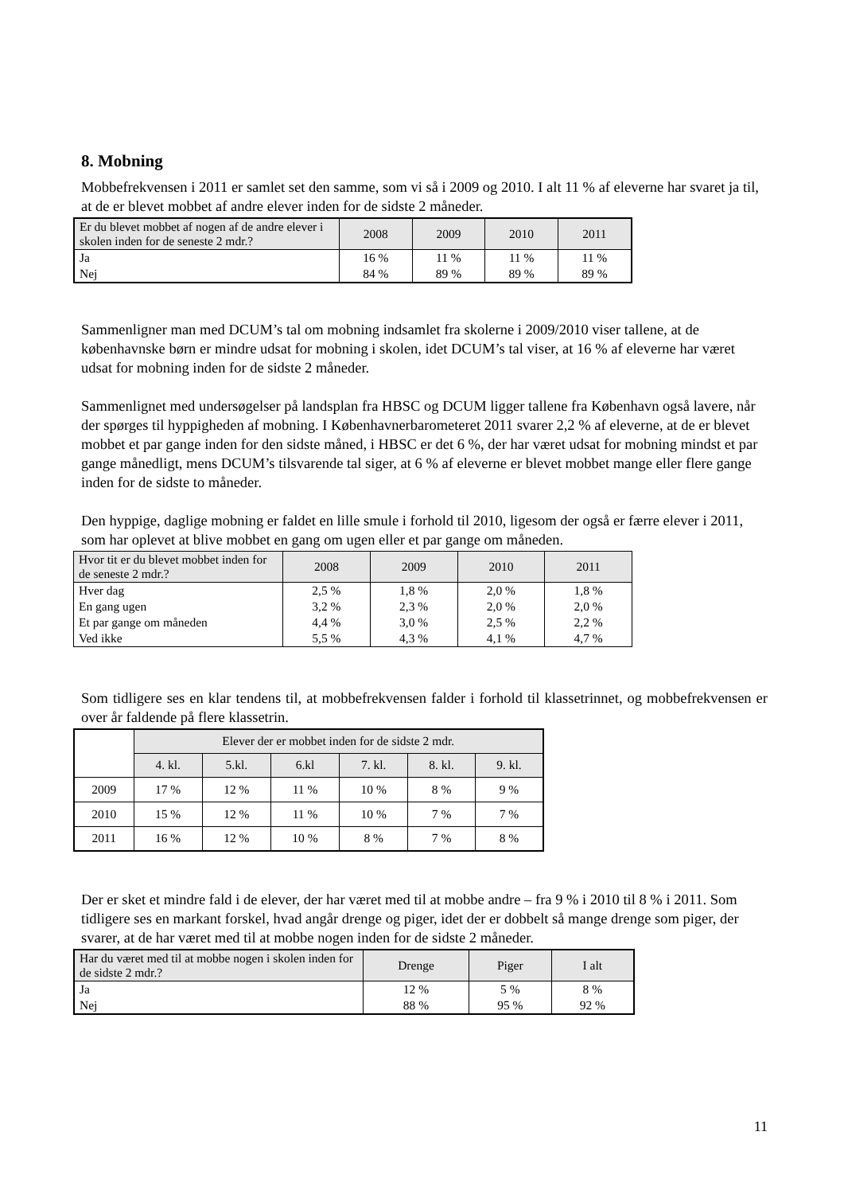8. Mobning
Mobbefrekvensen i 2011 er samlet set den samme, som vi så i 2009 og 2010. I alt 11 % af eleverne har svaret ja til, at de er blevet mobbet af andre elever inden for de sidste 2 måneder.
| Er du blevet mobbet af nogen af de andre elever i skolen inden for de seneste 2 mdr.? | 2008 | 2009 | 2010 | 2011 |
| --- | --- | --- | --- | --- |
| Ja | 16 % | 11 % | 11 % | 11 % |
| Nej | 84 % | 89 % | 89 % | 89 % |
Sammenligner man med DCUM’s tal om mobning indsamlet fra skolerne i 2009/2010 viser tallene, at de københavnske børn er mindre udsat for mobning i skolen, idet DCUM’s tal viser, at 16 % af eleverne har været udsat for mobning inden for de sidste 2 måneder.
Sammenlignet med undersøgelser på landsplan fra HBSC og DCUM ligger tallene fra København også lavere, når der spørges til hyppigheden af mobning. I Københavnerbarometeret 2011 svarer 2,2 % af eleverne, at de er blevet mobbet et par gange inden for den sidste måned, i HBSC er det 6 %, der har været udsat for mobning mindst et par gange månedligt, mens DCUM’s tilsvarende tal siger, at 6 % af eleverne er blevet mobbet mange eller flere gange inden for de sidste to måneder.
Den hyppige, daglige mobning er faldet en lille smule i forhold til 2010, ligesom der også er færre elever i 2011, som har oplevet at blive mobbet en gang om ugen eller et par gange om måneden.
| Hvor tit er du blevet mobbet inden for de seneste 2 mdr.? | 2008 | 2009 | 2010 | 2011 |
| --- | --- | --- | --- | --- |
| Hver dag | 2,5 % | 1,8 % | 2,0 % | 1,8 % |
| En gang ugen | 3,2 % | 2,3 % | 2,0 % | 2,0 % |
| Et par gange om måneden | 4,4 % | 3,0 % | 2,5 % | 2,2 % |
| Ved ikke | 5,5 % | 4,3 % | 4,1 % | 4,7 % |
Som tidligere ses en klar tendens til, at mobbefrekvensen falder i forhold til klassetrinnet, og mobbefrekvensen er over år faldende på flere klassetrin.
| | Elever der er mobbet inden for de sidste 2 mdr. | | | | | |
| | 4. kl. | 5.kl. | 6.kl | 7. kl. | 8. kl. | 9. kl. |
| 2009 | 17 % | 12 % | 11 % | 10 % | 8 % | 9 % |
| 2010 | 15 % | 12 % | 11 % | 10 % | 7 % | 7 % |
| 2011 | 16 % | 12 % | 10 % | 8 % | 7 % | 8 % |
Der er sket et mindre fald i de elever, der har været med til at mobbe andre – fra 9 % i 2010 til 8 % i 2011. Som tidligere ses en markant forskel, hvad angår drenge og piger, idet der er dobbelt så mange drenge som piger, der svarer, at de har været med til at mobbe nogen inden for de sidste 2 måneder.
| Har du været med til at mobbe nogen i skolen inden for de sidste 2 mdr.? | Drenge | Piger | I alt |
| --- | --- | --- | --- |
| Ja | 12 % | 5 % | 8 % |
| Nej | 88 % | 95 % | 92 % |
11